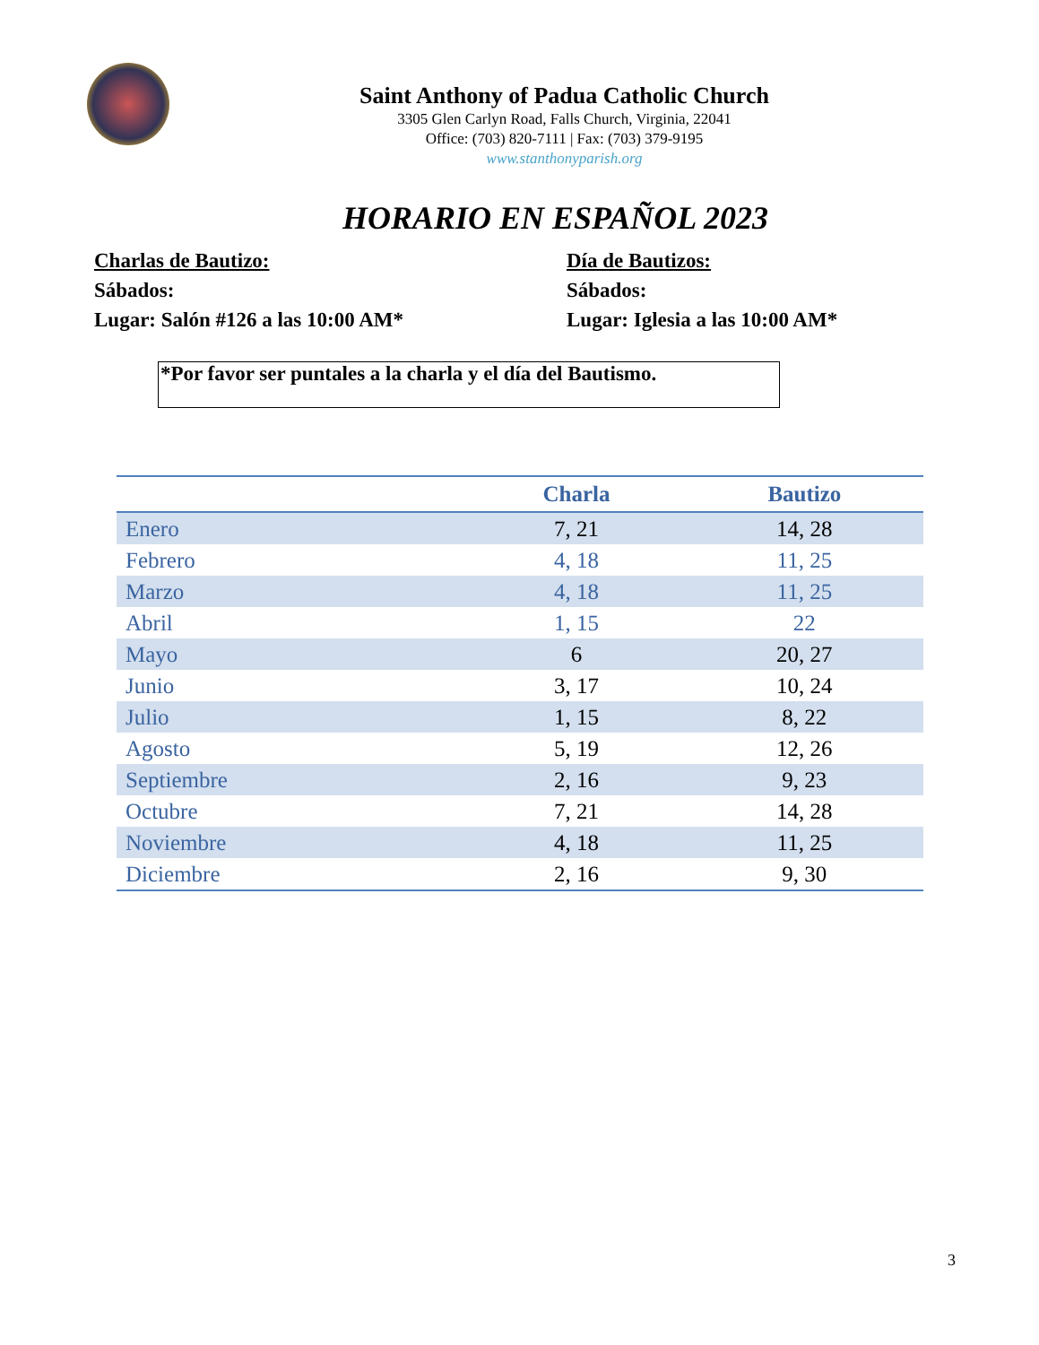Saint Anthony of Padua Catholic Church
3305 Glen Carlyn Road, Falls Church, Virginia, 22041
Office: (703) 820-7111 | Fax: (703) 379-9195
www.stanthonyparish.org
HORARIO EN ESPAÑOL 2023
Charlas de Bautizo:
Sábados:
Lugar: Salón #126 a las 10:00 AM*
Día de Bautizos:
Sábados:
Lugar: Iglesia a las 10:00 AM*
*Por favor ser puntales a la charla y el día del Bautismo.
| | Charla | Bautizo |
| --- | --- | --- |
| Enero | 7, 21 | 14, 28 |
| Febrero | 4, 18 | 11, 25 |
| Marzo | 4, 18 | 11, 25 |
| Abril | 1, 15 | 22 |
| Mayo | 6 | 20, 27 |
| Junio | 3, 17 | 10, 24 |
| Julio | 1, 15 | 8, 22 |
| Agosto | 5, 19 | 12, 26 |
| Septiembre | 2, 16 | 9, 23 |
| Octubre | 7, 21 | 14, 28 |
| Noviembre | 4, 18 | 11, 25 |
| Diciembre | 2, 16 | 9, 30 |
3